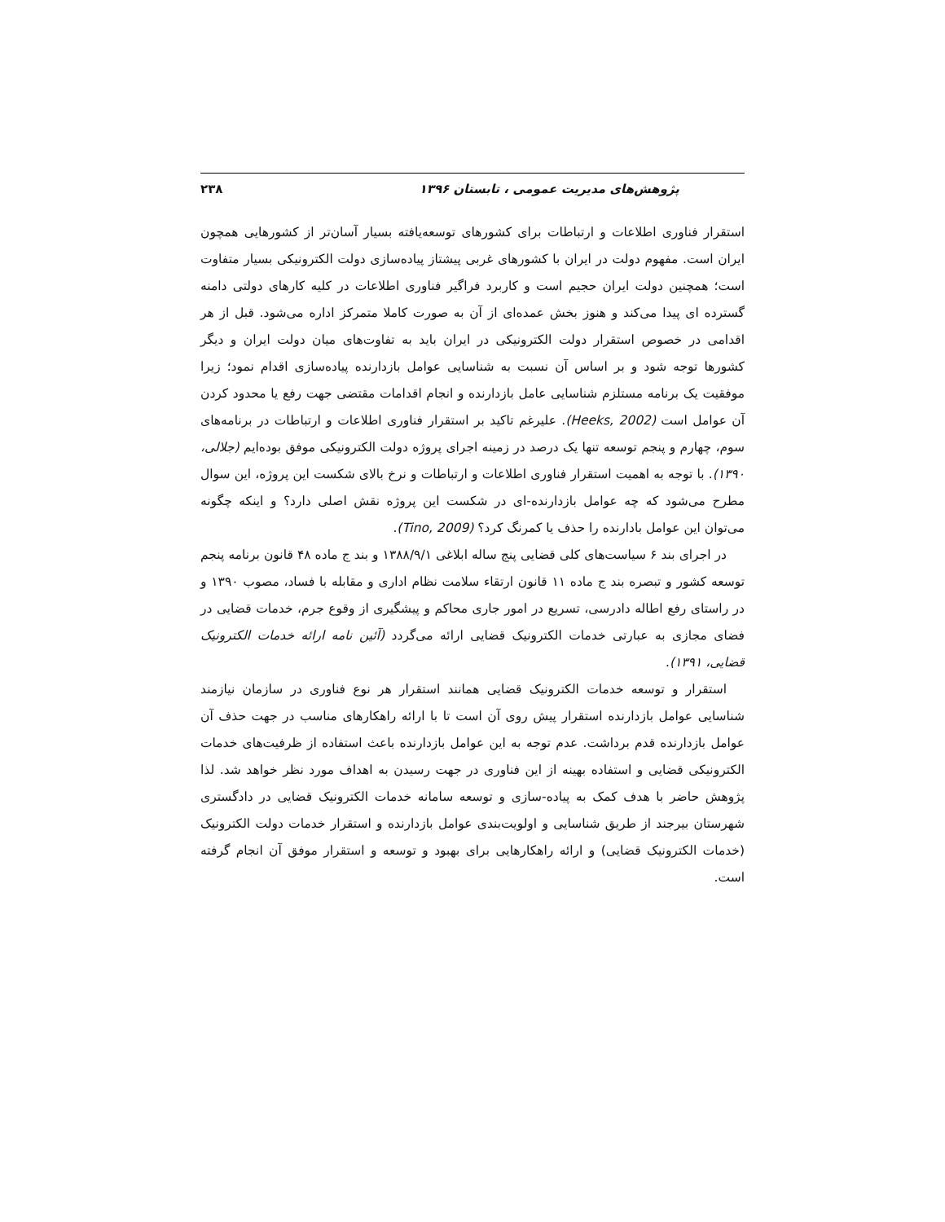پژوهش‌های مدیریت عمومی ، تابستان ۱۳۹۶ ۲۳۸
استقرار فناوری اطلاعات و ارتباطات برای کشورهای توسعه‌یافته بسیار آسان‌تر از کشورهایی همچون ایران است. مفهوم دولت در ایران با کشورهای غربی پیشتاز پیاده‌سازی دولت الکترونیکی بسیار متفاوت است؛ همچنین دولت ایران حجیم است و کاربرد فراگیر فناوری اطلاعات در کلیه کارهای دولتی دامنه گسترده ای پیدا می‌کند و هنوز بخش عمده‌ای از آن به صورت کاملا متمرکز اداره می‌شود. قبل از هر اقدامی در خصوص استقرار دولت الکترونیکی در ایران باید به تفاوت‌های میان دولت ایران و دیگر کشورها توجه شود و بر اساس آن نسبت به شناسایی عوامل بازدارنده پیاده‌سازی اقدام نمود؛ زیرا موفقیت یک برنامه مستلزم شناسایی عامل بازدارنده و انجام اقدامات مقتضی جهت رفع یا محدود کردن آن عوامل است (Heeks, 2002). علیرغم تاکید بر استقرار فناوری اطلاعات و ارتباطات در برنامه‌های سوم، چهارم و پنجم توسعه تنها یک درصد در زمینه اجرای پروژه دولت الکترونیکی موفق بوده‌ایم (جلالی، ۱۳۹۰). با توجه به اهمیت استقرار فناوری اطلاعات و ارتباطات و نرخ بالای شکست این پروژه، این سوال مطرح می‌شود که چه عوامل بازدارنده-ای در شکست این پروژه نقش اصلی دارد؟ و اینکه چگونه می‌توان این عوامل بادارنده را حذف یا کمرنگ کرد؟ (Tino, 2009).
در اجرای بند ۶ سیاست‌های کلی قضایی پنج ساله ابلاغی ۱۳۸۸/۹/۱ و بند ج ماده ۴۸ قانون برنامه پنجم توسعه کشور و تبصره بند ج ماده ۱۱ قانون ارتقاء سلامت نظام اداری و مقابله با فساد، مصوب ۱۳۹۰ و در راستای رفع اطاله دادرسی، تسریع در امور جاری محاکم و پیشگیری از وقوع جرم، خدمات قضایی در فضای مجازی به عبارتی خدمات الکترونیک قضایی ارائه می‌گردد (آئین نامه ارائه خدمات الکترونیک قضایی، ۱۳۹۱).
استقرار و توسعه خدمات الکترونیک قضایی همانند استقرار هر نوع فناوری در سازمان نیازمند شناسایی عوامل بازدارنده استقرار پیش روی آن است تا با ارائه راهکارهای مناسب در جهت حذف آن عوامل بازدارنده قدم برداشت. عدم توجه به این عوامل بازدارنده باعث استفاده از ظرفیت‌های خدمات الکترونیکی قضایی و استفاده بهینه از این فناوری در جهت رسیدن به اهداف مورد نظر خواهد شد. لذا پژوهش حاضر با هدف کمک به پیاده-سازی و توسعه سامانه خدمات الکترونیک قضایی در دادگستری شهرستان بیرجند از طریق شناسایی و اولویت‌بندی عوامل بازدارنده و استقرار خدمات دولت الکترونیک (خدمات الکترونیک قضایی) و ارائه راهکارهایی برای بهبود و توسعه و استقرار موفق آن انجام گرفته است.